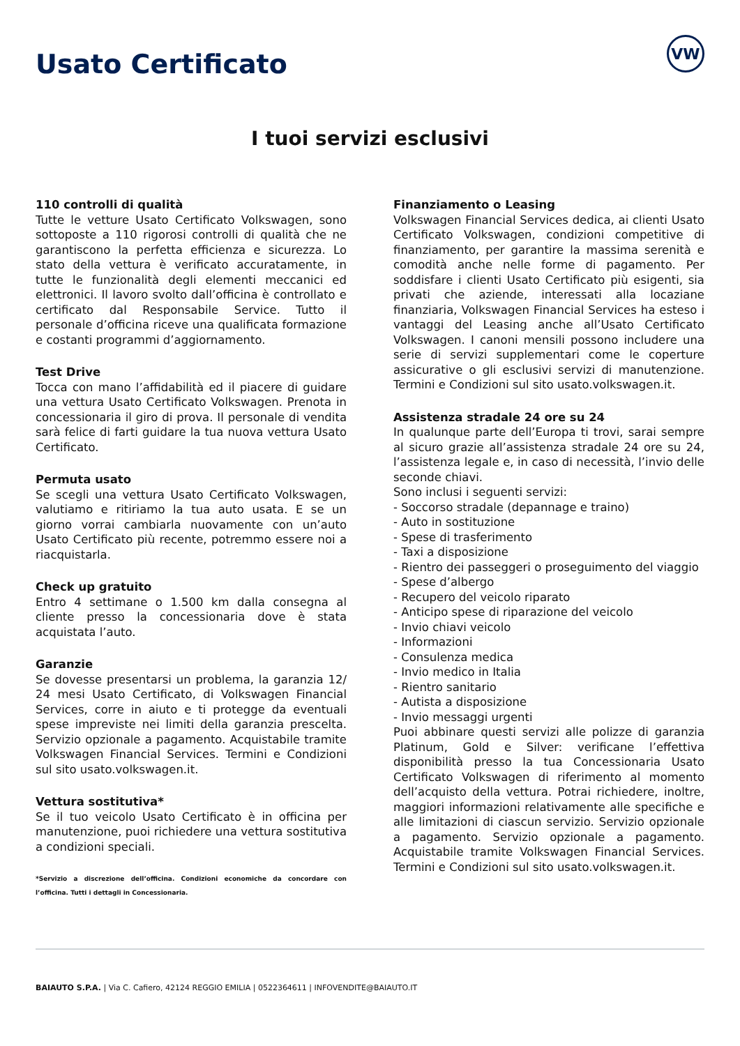Usato Certificato
VW
I tuoi servizi esclusivi
110 controlli di qualità
Tutte le vetture Usato Certificato Volkswagen, sono sottoposte a 110 rigorosi controlli di qualità che ne garantiscono la perfetta efficienza e sicurezza. Lo stato della vettura è verificato accuratamente, in tutte le funzionalità degli elementi meccanici ed elettronici. Il lavoro svolto dall’officina è controllato e certificato dal Responsabile Service. Tutto il personale d’officina riceve una qualificata formazione e costanti programmi d’aggiornamento.
Test Drive
Tocca con mano l’affidabilità ed il piacere di guidare una vettura Usato Certificato Volkswagen. Prenota in concessionaria il giro di prova. Il personale di vendita sarà felice di farti guidare la tua nuova vettura Usato Certificato.
Permuta usato
Se scegli una vettura Usato Certificato Volkswagen, valutiamo e ritiriamo la tua auto usata. E se un giorno vorrai cambiarla nuovamente con un’auto Usato Certificato più recente, potremmo essere noi a riacquistarla.
Check up gratuito
Entro 4 settimane o 1.500 km dalla consegna al cliente presso la concessionaria dove è stata acquistata l’auto.
Garanzie
Se dovesse presentarsi un problema, la garanzia 12/ 24 mesi Usato Certificato, di Volkswagen Financial Services, corre in aiuto e ti protegge da eventuali spese impreviste nei limiti della garanzia prescelta. Servizio opzionale a pagamento. Acquistabile tramite Volkswagen Financial Services. Termini e Condizioni sul sito usato.volkswagen.it.
Vettura sostitutiva*
Se il tuo veicolo Usato Certificato è in officina per manutenzione, puoi richiedere una vettura sostitutiva a condizioni speciali.
*Servizio a discrezione dell’officina. Condizioni economiche da concordare con l’officina. Tutti i dettagli in Concessionaria.
Finanziamento o Leasing
Volkswagen Financial Services dedica, ai clienti Usato Certificato Volkswagen, condizioni competitive di finanziamento, per garantire la massima serenità e comodità anche nelle forme di pagamento. Per soddisfare i clienti Usato Certificato più esigenti, sia privati che aziende, interessati alla locaziane finanziaria, Volkswagen Financial Services ha esteso i vantaggi del Leasing anche all’Usato Certificato Volkswagen. I canoni mensili possono includere una serie di servizi supplementari come le coperture assicurative o gli esclusivi servizi di manutenzione. Termini e Condizioni sul sito usato.volkswagen.it.
Assistenza stradale 24 ore su 24
In qualunque parte dell’Europa ti trovi, sarai sempre al sicuro grazie all’assistenza stradale 24 ore su 24, l’assistenza legale e, in caso di necessità, l’invio delle seconde chiavi.
Sono inclusi i seguenti servizi:
- Soccorso stradale (depannage e traino)
- Auto in sostituzione
- Spese di trasferimento
- Taxi a disposizione
- Rientro dei passeggeri o proseguimento del viaggio
- Spese d’albergo
- Recupero del veicolo riparato
- Anticipo spese di riparazione del veicolo
- Invio chiavi veicolo
- Informazioni
- Consulenza medica
- Invio medico in Italia
- Rientro sanitario
- Autista a disposizione
- Invio messaggi urgenti
Puoi abbinare questi servizi alle polizze di garanzia Platinum, Gold e Silver: verificane l’effettiva disponibilità presso la tua Concessionaria Usato Certificato Volkswagen di riferimento al momento dell’acquisto della vettura. Potrai richiedere, inoltre, maggiori informazioni relativamente alle specifiche e alle limitazioni di ciascun servizio. Servizio opzionale a pagamento. Servizio opzionale a pagamento. Acquistabile tramite Volkswagen Financial Services. Termini e Condizioni sul sito usato.volkswagen.it.
BAIAUTO S.P.A. | Via C. Cafiero, 42124 REGGIO EMILIA | 0522364611 | INFOVENDITE@BAIAUTO.IT